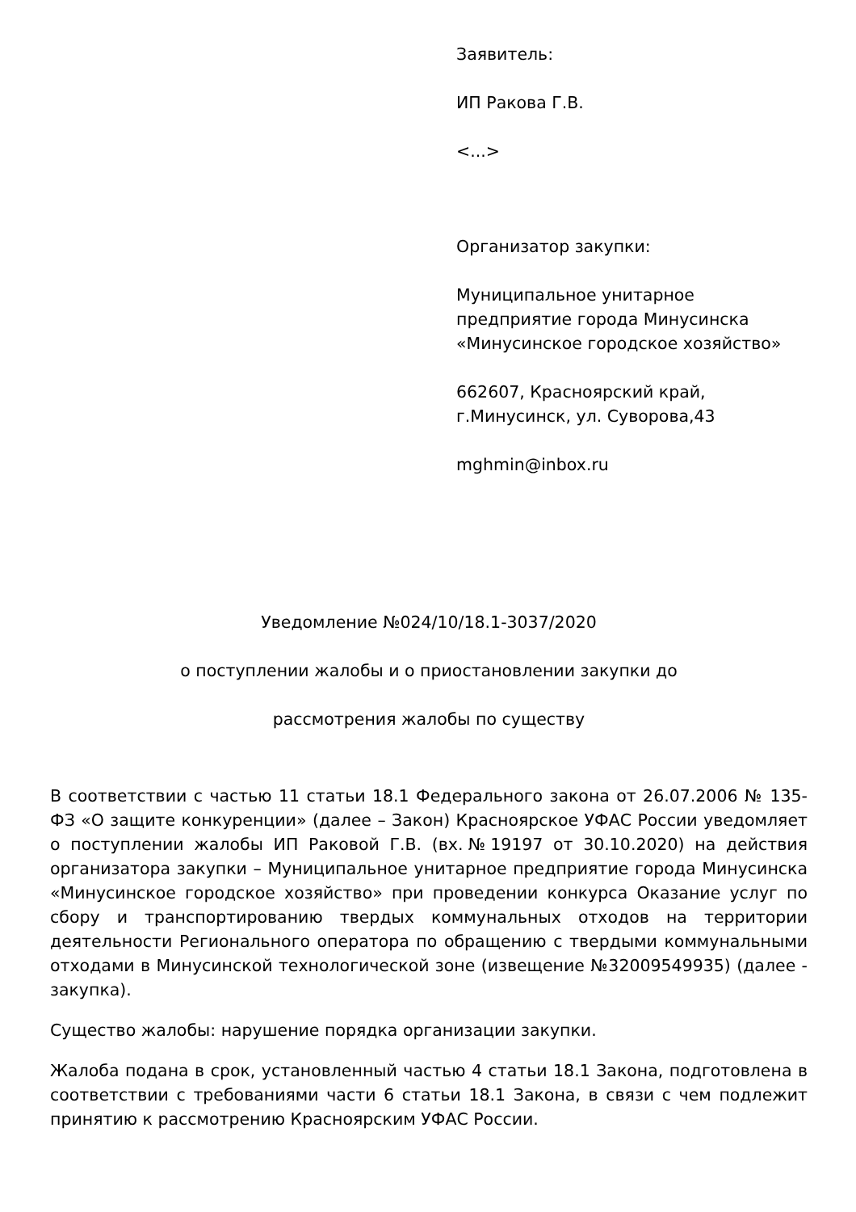Заявитель:
ИП Ракова Г.В.
<...>
Организатор закупки:
Муниципальное унитарное предприятие города Минусинска «Минусинское городское хозяйство»
662607, Красноярский край, г.Минусинск, ул. Суворова,43
mghmin@inbox.ru
Уведомление №024/10/18.1-3037/2020
о поступлении жалобы и о приостановлении закупки до
рассмотрения жалобы по существу
В соответствии с частью 11 статьи 18.1 Федерального закона от 26.07.2006 № 135-ФЗ «О защите конкуренции» (далее – Закон) Красноярское УФАС России уведомляет о поступлении жалобы ИП Раковой Г.В. (вх.№19197 от 30.10.2020) на действия организатора закупки – Муниципальное унитарное предприятие города Минусинска «Минусинское городское хозяйство» при проведении конкурса Оказание услуг по сбору и транспортированию твердых коммунальных отходов на территории деятельности Регионального оператора по обращению с твердыми коммунальными отходами в Минусинской технологической зоне (извещение №32009549935) (далее - закупка).
Существо жалобы: нарушение порядка организации закупки.
Жалоба подана в срок, установленный частью 4 статьи 18.1 Закона, подготовлена в соответствии с требованиями части 6 статьи 18.1 Закона, в связи с чем подлежит принятию к рассмотрению Красноярским УФАС России.